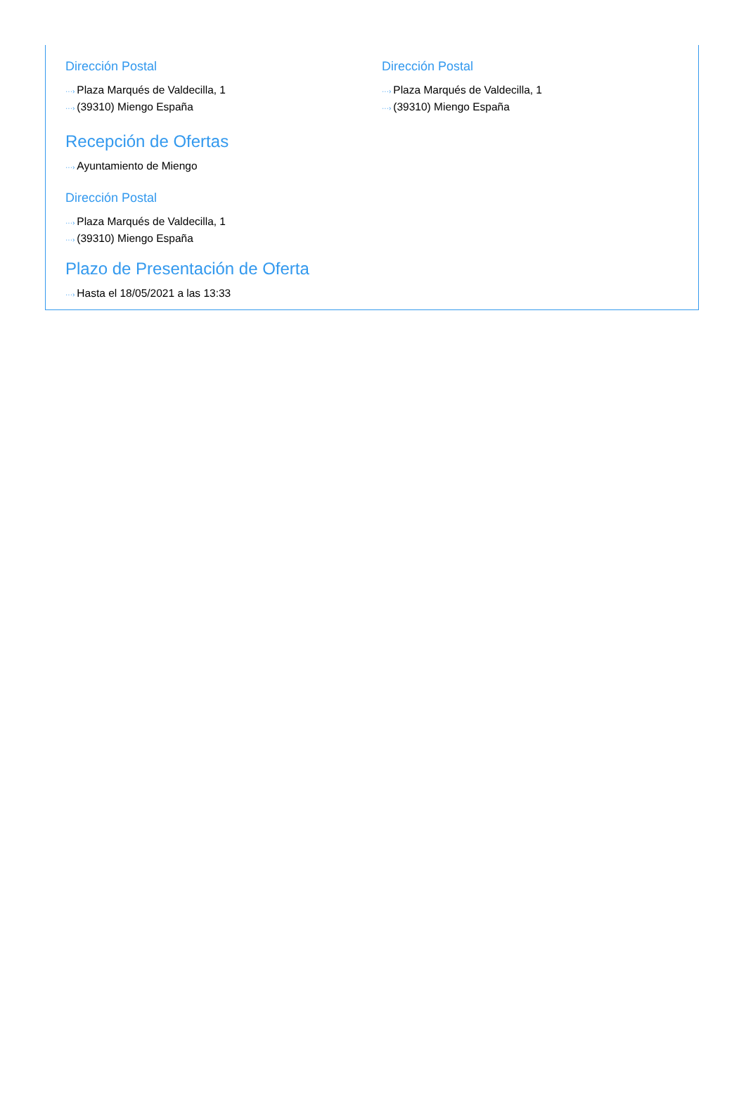Dirección Postal
···› Plaza Marqués de Valdecilla, 1
···› (39310) Miengo España
Dirección Postal
···› Plaza Marqués de Valdecilla, 1
···› (39310) Miengo España
Recepción de Ofertas
···› Ayuntamiento de Miengo
Dirección Postal
···› Plaza Marqués de Valdecilla, 1
···› (39310) Miengo España
Plazo de Presentación de Oferta
···› Hasta el 18/05/2021 a las 13:33